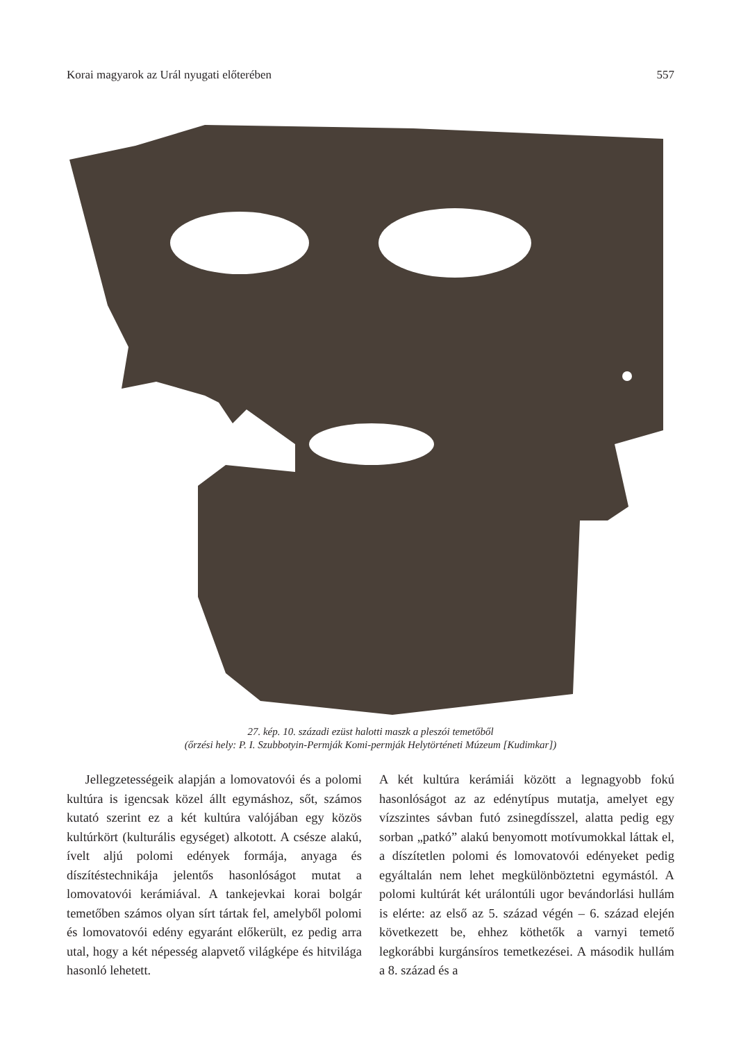Korai magyarok az Urál nyugati előterében 557
27. kép. 10. századi ezüst halotti maszk a pleszói temetőből
(őrzési hely: P. I. Szubbotyin-Permják Komi-permják Helytörténeti Múzeum [Kudimkar])
Jellegzetességeik alapján a lomovatovói és a polomi kultúra is igencsak közel állt egymáshoz, sőt, számos kutató szerint ez a két kultúra valójában egy közös kultúrkört (kulturális egységet) alkotott. A csésze alakú, ívelt aljú polomi edények formája, anyaga és díszítéstechnikája jelentős hasonlóságot mutat a lomovatovói kerámiával. A tankejevkai korai bolgár temetőben számos olyan sírt tártak fel, amelyből polomi és lomovatovói edény egyaránt előkerült, ez pedig arra utal, hogy a két népesség alapvető világképe és hitvilága hasonló lehetett.
A két kultúra kerámiái között a legnagyobb fokú hasonlóságot az az edénytípus mutatja, amelyet egy vízszintes sávban futó zsinegdísszel, alatta pedig egy sorban „patkó” alakú benyomott motívumokkal láttak el, a díszítetlen polomi és lomovatovói edényeket pedig egyáltalán nem lehet megkülönböztetni egymástól. A polomi kultúrát két urálontúli ugor bevándorlási hullám is elérte: az első az 5. század végén – 6. század elején következett be, ehhez köthetők a varnyi temető legkorábbi kurgánsíros temetkezései. A második hullám a 8. század és a